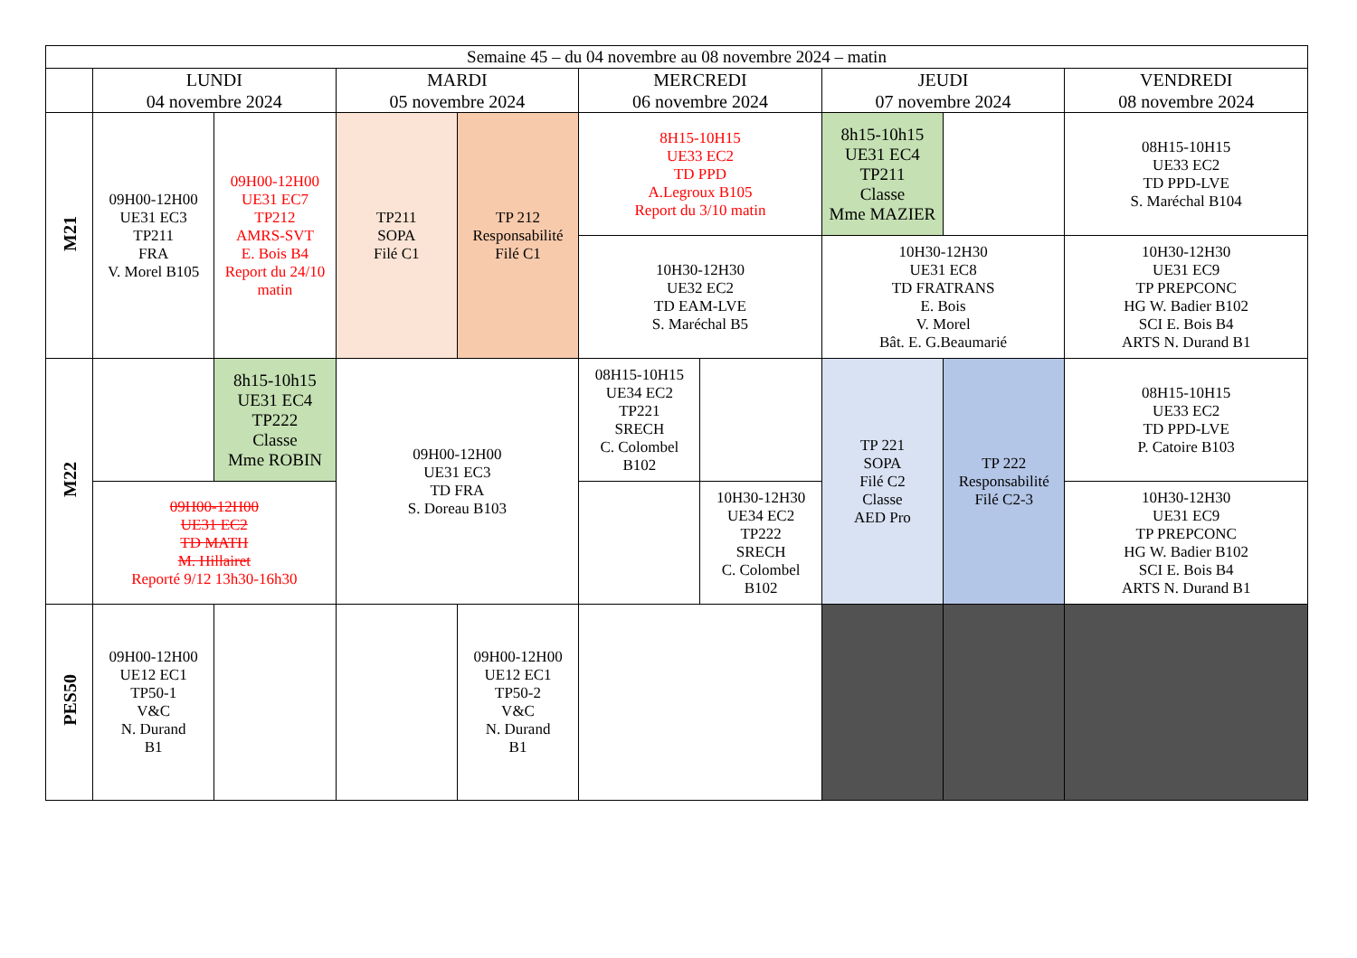| Semaine 45 – du 04 novembre au 08 novembre 2024 – matin | | | | | | | | | |
| --- | --- | --- | --- | --- | --- | --- | --- | --- | --- |
| | LUNDI 04 novembre 2024 | | MARDI 05 novembre 2024 | | MERCREDI 06 novembre 2024 | | JEUDI 07 novembre 2024 | | VENDREDI 08 novembre 2024 |
| M21 | 09H00-12H00 UE31 EC3 TP211 FRA V. Morel B105 | 09H00-12H00 UE31 EC7 TP212 AMRS-SVT E. Bois B4 Report du 24/10 matin | TP211 SOPA Filé C1 | TP 212 Responsabilité Filé C1 | 8H15-10H15 UE33 EC2 TD PPD A.Legroux B105 Report du 3/10 matin | | 8h15-10h15 UE31 EC4 TP211 Classe Mme MAZIER | | 08H15-10H15 UE33 EC2 TD PPD-LVE S. Maréchal B104 |
| | | | | | 10H30-12H30 UE32 EC2 TD EAM-LVE S. Maréchal B5 | | 10H30-12H30 UE31 EC8 TD FRATRANS E. Bois V. Morel Bât. E. G.Beaumarié | | 10H30-12H30 UE31 EC9 TP PREPCONC HG W. Badier B102 SCI E. Bois B4 ARTS N. Durand B1 |
| M22 | | 8h15-10h15 UE31 EC4 TP222 Classe Mme ROBIN | 09H00-12H00 UE31 EC3 TD FRA S. Doreau B103 | | 08H15-10H15 UE34 EC2 TP221 SRECH C. Colombel B102 | | TP 221 SOPA Filé C2 Classe AED Pro | TP 222 Responsabilité Filé C2-3 | 08H15-10H15 UE33 EC2 TD PPD-LVE P. Catoire B103 |
| | 09H00-12H00 UE31 EC2 TD MATH M. Hillairet Reporté 9/12 13h30-16h30 | | | | | 10H30-12H30 UE34 EC2 TP222 SRECH C. Colombel B102 | | | 10H30-12H30 UE31 EC9 TP PREPCONC HG W. Badier B102 SCI E. Bois B4 ARTS N. Durand B1 |
| PES50 | 09H00-12H00 UE12 EC1 TP50-1 V&C N. Durand B1 | | | 09H00-12H00 UE12 EC1 TP50-2 V&C N. Durand B1 | | | | | |